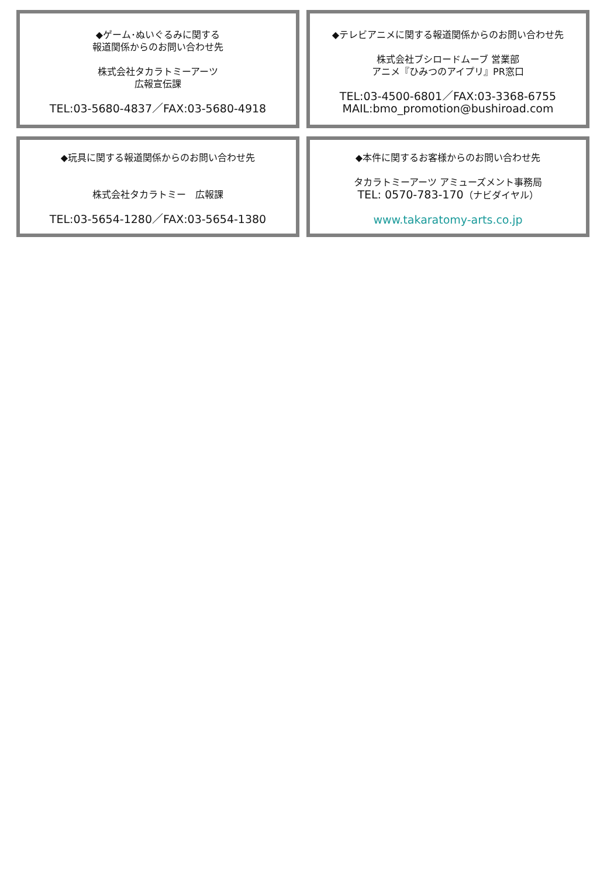◆ゲーム･ぬいぐるみに関する
報道関係からのお問い合わせ先
株式会社タカラトミーアーツ
広報宣伝課
TEL:03-5680-4837／FAX:03-5680-4918
◆テレビアニメに関する報道関係からのお問い合わせ先
株式会社ブシロードムーブ 営業部
アニメ『ひみつのアイプリ』PR窓口
TEL:03-4500-6801／FAX:03-3368-6755
MAIL:bmo_promotion@bushiroad.com
◆玩具に関する報道関係からのお問い合わせ先
株式会社タカラトミー　広報課
TEL:03-5654-1280／FAX:03-5654-1380
◆本件に関するお客様からのお問い合わせ先
タカラトミーアーツ アミューズメント事務局
TEL: 0570-783-170（ナビダイヤル）
www.takaratomy-arts.co.jp